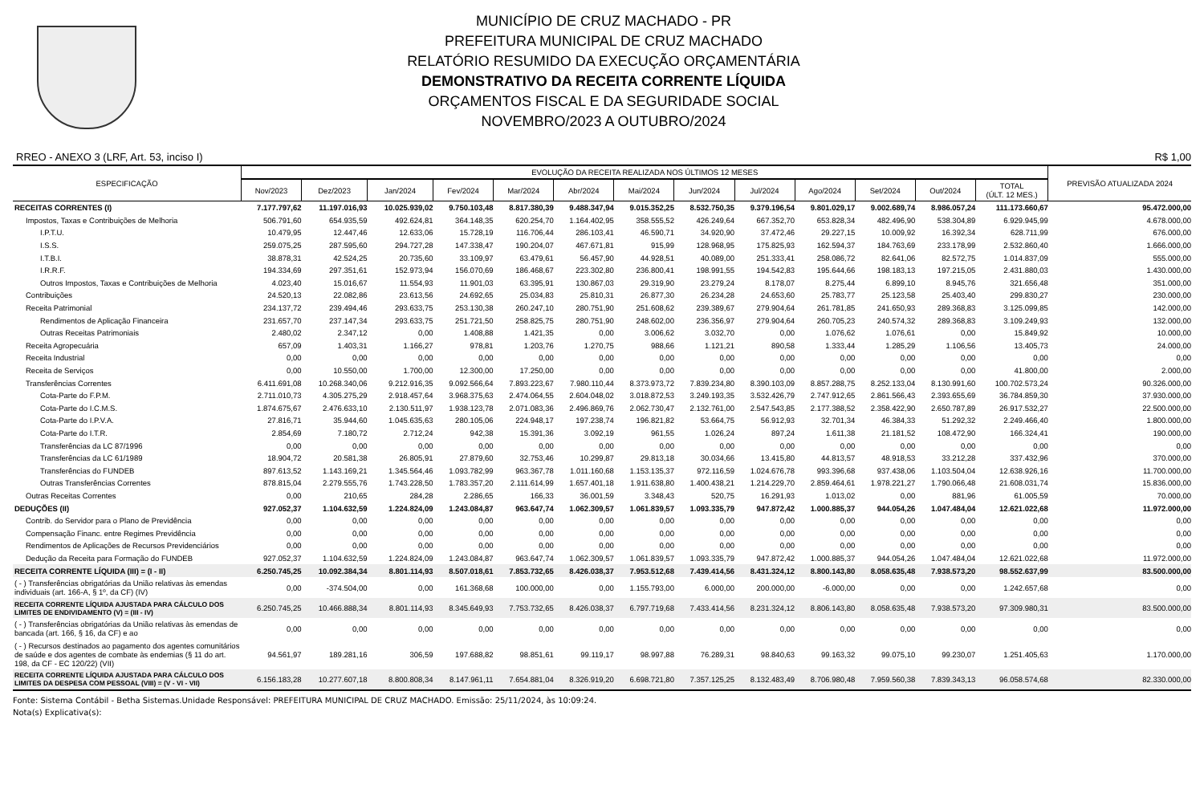MUNICÍPIO DE CRUZ MACHADO - PR
PREFEITURA MUNICIPAL DE CRUZ MACHADO
RELATÓRIO RESUMIDO DA EXECUÇÃO ORÇAMENTÁRIA
DEMONSTRATIVO DA RECEITA CORRENTE LÍQUIDA
ORÇAMENTOS FISCAL E DA SEGURIDADE SOCIAL
NOVEMBRO/2023 A OUTUBRO/2024
RREO - ANEXO 3 (LRF, Art. 53, inciso I) R$ 1,00
| ESPECIFICAÇÃO | EVOLUÇÃO DA RECEITA REALIZADA NOS ÚLTIMOS 12 MESES | | | | | | | | | | | | | PREVISÃO ATUALIZADA 2024 |
| --- | --- | --- | --- | --- | --- | --- | --- | --- | --- | --- | --- | --- | --- | --- |
| | Nov/2023 | Dez/2023 | Jan/2024 | Fev/2024 | Mar/2024 | Abr/2024 | Mai/2024 | Jun/2024 | Jul/2024 | Ago/2024 | Set/2024 | Out/2024 | TOTAL (ÚLT. 12 MES.) | |
| RECEITAS CORRENTES (I) | 7.177.797,62 | 11.197.016,93 | 10.025.939,02 | 9.750.103,48 | 8.817.380,39 | 9.488.347,94 | 9.015.352,25 | 8.532.750,35 | 9.379.196,54 | 9.801.029,17 | 9.002.689,74 | 8.986.057,24 | 111.173.660,67 | 95.472.000,00 |
| Impostos, Taxas e Contribuições de Melhoria | 506.791,60 | 654.935,59 | 492.624,81 | 364.148,35 | 620.254,70 | 1.164.402,95 | 358.555,52 | 426.249,64 | 667.352,70 | 653.828,34 | 482.496,90 | 538.304,89 | 6.929.945,99 | 4.678.000,00 |
| I.P.T.U. | 10.479,95 | 12.447,46 | 12.633,06 | 15.728,19 | 116.706,44 | 286.103,41 | 46.590,71 | 34.920,90 | 37.472,46 | 29.227,15 | 10.009,92 | 16.392,34 | 628.711,99 | 676.000,00 |
| I.S.S. | 259.075,25 | 287.595,60 | 294.727,28 | 147.338,47 | 190.204,07 | 467.671,81 | 915,99 | 128.968,95 | 175.825,93 | 162.594,37 | 184.763,69 | 233.178,99 | 2.532.860,40 | 1.666.000,00 |
| I.T.B.I. | 38.878,31 | 42.524,25 | 20.735,60 | 33.109,97 | 63.479,61 | 56.457,90 | 44.928,51 | 40.089,00 | 251.333,41 | 258.086,72 | 82.641,06 | 82.572,75 | 1.014.837,09 | 555.000,00 |
| I.R.R.F. | 194.334,69 | 297.351,61 | 152.973,94 | 156.070,69 | 186.468,67 | 223.302,80 | 236.800,41 | 198.991,55 | 194.542,83 | 195.644,66 | 198.183,13 | 197.215,05 | 2.431.880,03 | 1.430.000,00 |
| Outros Impostos, Taxas e Contribuições de Melhoria | 4.023,40 | 15.016,67 | 11.554,93 | 11.901,03 | 63.395,91 | 130.867,03 | 29.319,90 | 23.279,24 | 8.178,07 | 8.275,44 | 6.899,10 | 8.945,76 | 321.656,48 | 351.000,00 |
| Contribuições | 24.520,13 | 22.082,86 | 23.613,56 | 24.692,65 | 25.034,83 | 25.810,31 | 26.877,30 | 26.234,28 | 24.653,60 | 25.783,77 | 25.123,58 | 25.403,40 | 299.830,27 | 230.000,00 |
| Receita Patrimonial | 234.137,72 | 239.494,46 | 293.633,75 | 253.130,38 | 260.247,10 | 280.751,90 | 251.608,62 | 239.389,67 | 279.904,64 | 261.781,85 | 241.650,93 | 289.368,83 | 3.125.099,85 | 142.000,00 |
| Rendimentos de Aplicação Financeira | 231.657,70 | 237.147,34 | 293.633,75 | 251.721,50 | 258.825,75 | 280.751,90 | 248.602,00 | 236.356,97 | 279.904,64 | 260.705,23 | 240.574,32 | 289.368,83 | 3.109.249,93 | 132.000,00 |
| Outras Receitas Patrimoniais | 2.480,02 | 2.347,12 | 0,00 | 1.408,88 | 1.421,35 | 0,00 | 3.006,62 | 3.032,70 | 0,00 | 1.076,62 | 1.076,61 | 0,00 | 15.849,92 | 10.000,00 |
| Receita Agropecuária | 657,09 | 1.403,31 | 1.166,27 | 978,81 | 1.203,76 | 1.270,75 | 988,66 | 1.121,21 | 890,58 | 1.333,44 | 1.285,29 | 1.106,56 | 13.405,73 | 24.000,00 |
| Receita Industrial | 0,00 | 0,00 | 0,00 | 0,00 | 0,00 | 0,00 | 0,00 | 0,00 | 0,00 | 0,00 | 0,00 | 0,00 | 0,00 | 0,00 |
| Receita de Serviços | 0,00 | 10.550,00 | 1.700,00 | 12.300,00 | 17.250,00 | 0,00 | 0,00 | 0,00 | 0,00 | 0,00 | 0,00 | 0,00 | 41.800,00 | 2.000,00 |
| Transferências Correntes | 6.411.691,08 | 10.268.340,06 | 9.212.916,35 | 9.092.566,64 | 7.893.223,67 | 7.980.110,44 | 8.373.973,72 | 7.839.234,80 | 8.390.103,09 | 8.857.288,75 | 8.252.133,04 | 8.130.991,60 | 100.702.573,24 | 90.326.000,00 |
| Cota-Parte do F.P.M. | 2.711.010,73 | 4.305.275,29 | 2.918.457,64 | 3.968.375,63 | 2.474.064,55 | 2.604.048,02 | 3.018.872,53 | 3.249.193,35 | 3.532.426,79 | 2.747.912,65 | 2.861.566,43 | 2.393.655,69 | 36.784.859,30 | 37.930.000,00 |
| Cota-Parte do I.C.M.S. | 1.874.675,67 | 2.476.633,10 | 2.130.511,97 | 1.938.123,78 | 2.071.083,36 | 2.496.869,76 | 2.062.730,47 | 2.132.761,00 | 2.547.543,85 | 2.177.388,52 | 2.358.422,90 | 2.650.787,89 | 26.917.532,27 | 22.500.000,00 |
| Cota-Parte do I.P.V.A. | 27.816,71 | 35.944,60 | 1.045.635,63 | 280.105,06 | 224.948,17 | 197.238,74 | 196.821,82 | 53.664,75 | 56.912,93 | 32.701,34 | 46.384,33 | 51.292,32 | 2.249.466,40 | 1.800.000,00 |
| Cota-Parte do I.T.R. | 2.854,69 | 7.180,72 | 2.712,24 | 942,38 | 15.391,36 | 3.092,19 | 961,55 | 1.026,24 | 897,24 | 1.611,38 | 21.181,52 | 108.472,90 | 166.324,41 | 190.000,00 |
| Transferências da LC 87/1996 | 0,00 | 0,00 | 0,00 | 0,00 | 0,00 | 0,00 | 0,00 | 0,00 | 0,00 | 0,00 | 0,00 | 0,00 | 0,00 | 0,00 |
| Transferências da LC 61/1989 | 18.904,72 | 20.581,38 | 26.805,91 | 27.879,60 | 32.753,46 | 10.299,87 | 29.813,18 | 30.034,66 | 13.415,80 | 44.813,57 | 48.918,53 | 33.212,28 | 337.432,96 | 370.000,00 |
| Transferências do FUNDEB | 897.613,52 | 1.143.169,21 | 1.345.564,46 | 1.093.782,99 | 963.367,78 | 1.011.160,68 | 1.153.135,37 | 972.116,59 | 1.024.676,78 | 993.396,68 | 937.438,06 | 1.103.504,04 | 12.638.926,16 | 11.700.000,00 |
| Outras Transferências Correntes | 878.815,04 | 2.279.555,76 | 1.743.228,50 | 1.783.357,20 | 2.111.614,99 | 1.657.401,18 | 1.911.638,80 | 1.400.438,21 | 1.214.229,70 | 2.859.464,61 | 1.978.221,27 | 1.790.066,48 | 21.608.031,74 | 15.836.000,00 |
| Outras Receitas Correntes | 0,00 | 210,65 | 284,28 | 2.286,65 | 166,33 | 36.001,59 | 3.348,43 | 520,75 | 16.291,93 | 1.013,02 | 0,00 | 881,96 | 61.005,59 | 70.000,00 |
| DEDUÇÕES (II) | 927.052,37 | 1.104.632,59 | 1.224.824,09 | 1.243.084,87 | 963.647,74 | 1.062.309,57 | 1.061.839,57 | 1.093.335,79 | 947.872,42 | 1.000.885,37 | 944.054,26 | 1.047.484,04 | 12.621.022,68 | 11.972.000,00 |
| Contrib. do Servidor para o Plano de Previdência | 0,00 | 0,00 | 0,00 | 0,00 | 0,00 | 0,00 | 0,00 | 0,00 | 0,00 | 0,00 | 0,00 | 0,00 | 0,00 | 0,00 |
| Compensação Financ. entre Regimes Previdência | 0,00 | 0,00 | 0,00 | 0,00 | 0,00 | 0,00 | 0,00 | 0,00 | 0,00 | 0,00 | 0,00 | 0,00 | 0,00 | 0,00 |
| Rendimentos de Aplicações de Recursos Previdenciários | 0,00 | 0,00 | 0,00 | 0,00 | 0,00 | 0,00 | 0,00 | 0,00 | 0,00 | 0,00 | 0,00 | 0,00 | 0,00 | 0,00 |
| Dedução da Receita para Formação do FUNDEB | 927.052,37 | 1.104.632,59 | 1.224.824,09 | 1.243.084,87 | 963.647,74 | 1.062.309,57 | 1.061.839,57 | 1.093.335,79 | 947.872,42 | 1.000.885,37 | 944.054,26 | 1.047.484,04 | 12.621.022,68 | 11.972.000,00 |
| RECEITA CORRENTE LÍQUIDA (III) = (I - II) | 6.250.745,25 | 10.092.384,34 | 8.801.114,93 | 8.507.018,61 | 7.853.732,65 | 8.426.038,37 | 7.953.512,68 | 7.439.414,56 | 8.431.324,12 | 8.800.143,80 | 8.058.635,48 | 7.938.573,20 | 98.552.637,99 | 83.500.000,00 |
| ( - ) Transferências obrigatórias da União relativas às emendas individuais (art. 166-A, § 1º, da CF) (IV) | 0,00 | -374.504,00 | 0,00 | 161.368,68 | 100.000,00 | 0,00 | 1.155.793,00 | 6.000,00 | 200.000,00 | -6.000,00 | 0,00 | 0,00 | 1.242.657,68 | 0,00 |
| RECEITA CORRENTE LÍQUIDA AJUSTADA PARA CÁLCULO DOS LIMITES DE ENDIVIDAMENTO (V) = (III - IV) | 6.250.745,25 | 10.466.888,34 | 8.801.114,93 | 8.345.649,93 | 7.753.732,65 | 8.426.038,37 | 6.797.719,68 | 7.433.414,56 | 8.231.324,12 | 8.806.143,80 | 8.058.635,48 | 7.938.573,20 | 97.309.980,31 | 83.500.000,00 |
| ( - ) Transferências obrigatórias da União relativas às emendas de bancada (art. 166, § 16, da CF) e ao | 0,00 | 0,00 | 0,00 | 0,00 | 0,00 | 0,00 | 0,00 | 0,00 | 0,00 | 0,00 | 0,00 | 0,00 | 0,00 | 0,00 |
| ( - ) Recursos destinados ao pagamento dos agentes comunitários de saúde e dos agentes de combate às endemias (§ 11 do art. 198, da CF - EC 120/22) (VII) | 94.561,97 | 189.281,16 | 306,59 | 197.688,82 | 98.851,61 | 99.119,17 | 98.997,88 | 76.289,31 | 98.840,63 | 99.163,32 | 99.075,10 | 99.230,07 | 1.251.405,63 | 1.170.000,00 |
| RECEITA CORRENTE LÍQUIDA AJUSTADA PARA CÁLCULO DOS LIMITES DA DESPESA COM PESSOAL (VIII) = (V - VI - VII) | 6.156.183,28 | 10.277.607,18 | 8.800.808,34 | 8.147.961,11 | 7.654.881,04 | 8.326.919,20 | 6.698.721,80 | 7.357.125,25 | 8.132.483,49 | 8.706.980,48 | 7.959.560,38 | 7.839.343,13 | 96.058.574,68 | 82.330.000,00 |
Fonte: Sistema Contábil - Betha Sistemas.Unidade Responsável: PREFEITURA MUNICIPAL DE CRUZ MACHADO. Emissão: 25/11/2024, às 10:09:24.
Nota(s) Explicativa(s):